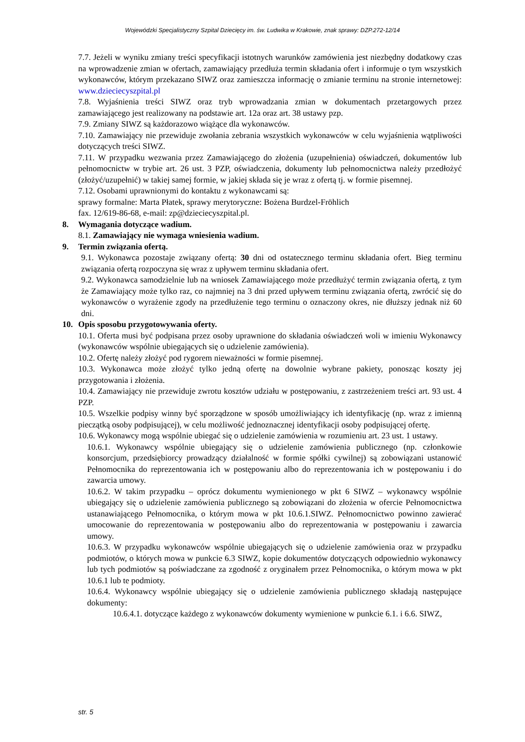Wojewódzki Specjalistyczny Szpital Dziecięcy im. św. Ludwika w Krakowie, znak sprawy: DZP.272-12/14
7.7. Jeżeli w wyniku zmiany treści specyfikacji istotnych warunków zamówienia jest niezbędny dodatkowy czas na wprowadzenie zmian w ofertach, zamawiający przedłuża termin składania ofert i informuje o tym wszystkich wykonawców, którym przekazano SIWZ oraz zamieszcza informację o zmianie terminu na stronie internetowej: www.dzieciecyszpital.pl
7.8. Wyjaśnienia treści SIWZ oraz tryb wprowadzania zmian w dokumentach przetargowych przez zamawiającego jest realizowany na podstawie art. 12a oraz art. 38 ustawy pzp.
7.9. Zmiany SIWZ są każdorazowo wiążące dla wykonawców.
7.10. Zamawiający nie przewiduje zwołania zebrania wszystkich wykonawców w celu wyjaśnienia wątpliwości dotyczących treści SIWZ.
7.11. W przypadku wezwania przez Zamawiającego do złożenia (uzupełnienia) oświadczeń, dokumentów lub pełnomocnictw w trybie art. 26 ust. 3 PZP, oświadczenia, dokumenty lub pełnomocnictwa należy przedłożyć (złożyć/uzupełnić) w takiej samej formie, w jakiej składa się je wraz z ofertą tj. w formie pisemnej.
7.12. Osobami uprawnionymi do kontaktu z wykonawcami są:
sprawy formalne: Marta Płatek, sprawy merytoryczne: Bożena Burdzel-Fröhlich
fax. 12/619-86-68, e-mail: zp@dzieciecyszpital.pl.
8. Wymagania dotyczące wadium.
8.1. Zamawiający nie wymaga wniesienia wadium.
9. Termin związania ofertą.
9.1. Wykonawca pozostaje związany ofertą: 30 dni od ostatecznego terminu składania ofert. Bieg terminu związania ofertą rozpoczyna się wraz z upływem terminu składania ofert.
9.2. Wykonawca samodzielnie lub na wniosek Zamawiającego może przedłużyć termin związania ofertą, z tym że Zamawiający może tylko raz, co najmniej na 3 dni przed upływem terminu związania ofertą, zwrócić się do wykonawców o wyrażenie zgody na przedłużenie tego terminu o oznaczony okres, nie dłuższy jednak niż 60 dni.
10. Opis sposobu przygotowywania oferty.
10.1. Oferta musi być podpisana przez osoby uprawnione do składania oświadczeń woli w imieniu Wykonawcy (wykonawców wspólnie ubiegających się o udzielenie zamówienia).
10.2. Ofertę należy złożyć pod rygorem nieważności w formie pisemnej.
10.3. Wykonawca może złożyć tylko jedną ofertę na dowolnie wybrane pakiety, ponosząc koszty jej przygotowania i złożenia.
10.4. Zamawiający nie przewiduje zwrotu kosztów udziału w postępowaniu, z zastrzeżeniem treści art. 93 ust. 4 PZP.
10.5. Wszelkie podpisy winny być sporządzone w sposób umożliwiający ich identyfikację (np. wraz z imienną pieczątką osoby podpisującej), w celu możliwość jednoznacznej identyfikacji osoby podpisującej ofertę.
10.6. Wykonawcy mogą wspólnie ubiegać się o udzielenie zamówienia w rozumieniu art. 23 ust. 1 ustawy.
10.6.1. Wykonawcy wspólnie ubiegający się o udzielenie zamówienia publicznego (np. członkowie konsorcjum, przedsiębiorcy prowadzący działalność w formie spółki cywilnej) są zobowiązani ustanowić Pełnomocnika do reprezentowania ich w postępowaniu albo do reprezentowania ich w postępowaniu i do zawarcia umowy.
10.6.2. W takim przypadku – oprócz dokumentu wymienionego w pkt 6 SIWZ – wykonawcy wspólnie ubiegający się o udzielenie zamówienia publicznego są zobowiązani do złożenia w ofercie Pełnomocnictwa ustanawiającego Pełnomocnika, o którym mowa w pkt 10.6.1.SIWZ. Pełnomocnictwo powinno zawierać umocowanie do reprezentowania w postępowaniu albo do reprezentowania w postępowaniu i zawarcia umowy.
10.6.3. W przypadku wykonawców wspólnie ubiegających się o udzielenie zamówienia oraz w przypadku podmiotów, o których mowa w punkcie 6.3 SIWZ, kopie dokumentów dotyczących odpowiednio wykonawcy lub tych podmiotów są poświadczane za zgodność z oryginałem przez Pełnomocnika, o którym mowa w pkt 10.6.1 lub te podmioty.
10.6.4. Wykonawcy wspólnie ubiegający się o udzielenie zamówienia publicznego składają następujące dokumenty:
10.6.4.1. dotyczące każdego z wykonawców dokumenty wymienione w punkcie 6.1. i 6.6. SIWZ,
str. 5